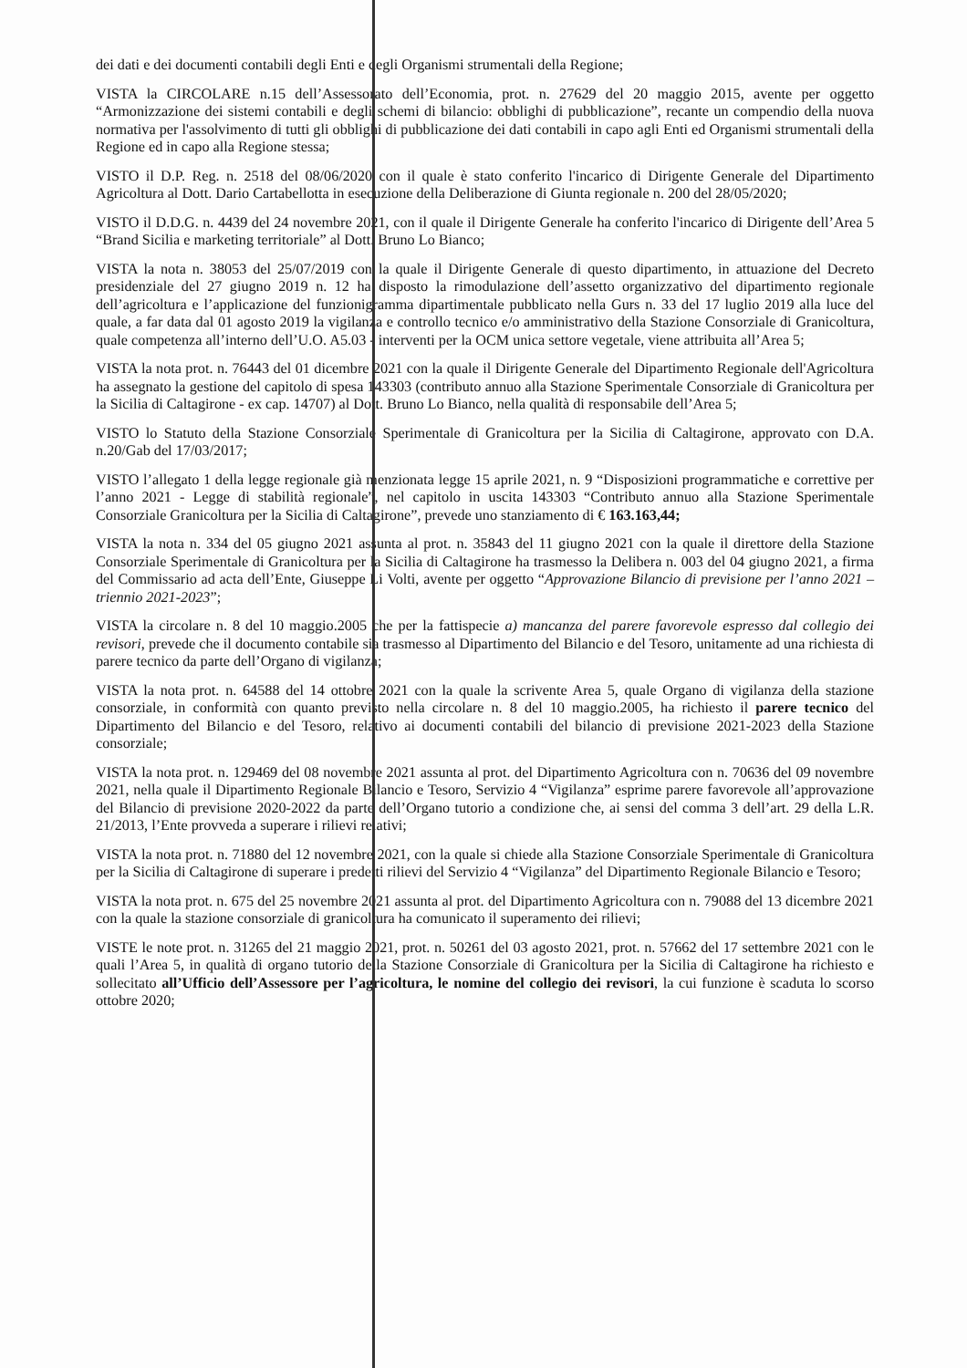dei dati e dei documenti contabili degli Enti e degli Organismi strumentali della Regione;
VISTA la CIRCOLARE n.15 dell’Assessorato dell’Economia, prot. n. 27629 del 20 maggio 2015, avente per oggetto “Armonizzazione dei sistemi contabili e degli schemi di bilancio: obblighi di pubblicazione”, recante un compendio della nuova normativa per l'assolvimento di tutti gli obblighi di pubblicazione dei dati contabili in capo agli Enti ed Organismi strumentali della Regione ed in capo alla Regione stessa;
VISTO il D.P. Reg. n. 2518 del 08/06/2020 con il quale è stato conferito l'incarico di Dirigente Generale del Dipartimento Agricoltura al Dott. Dario Cartabellotta in esecuzione della Deliberazione di Giunta regionale n. 200 del 28/05/2020;
VISTO il D.D.G. n. 4439 del 24 novembre 2021, con il quale il Dirigente Generale ha conferito l'incarico di Dirigente dell’Area 5 “Brand Sicilia e marketing territoriale” al Dott. Bruno Lo Bianco;
VISTA la nota n. 38053 del 25/07/2019 con la quale il Dirigente Generale di questo dipartimento, in attuazione del Decreto presidenziale del 27 giugno 2019 n. 12 ha disposto la rimodulazione dell’assetto organizzativo del dipartimento regionale dell’agricoltura e l’applicazione del funzionigramma dipartimentale pubblicato nella Gurs n. 33 del 17 luglio 2019 alla luce del quale, a far data dal 01 agosto 2019 la vigilanza e controllo tecnico e/o amministrativo della Stazione Consorziale di Granicoltura, quale competenza all’interno dell’U.O. A5.03 - interventi per la OCM unica settore vegetale, viene attribuita all’Area 5;
VISTA la nota prot. n. 76443 del 01 dicembre 2021 con la quale il Dirigente Generale del Dipartimento Regionale dell'Agricoltura ha assegnato la gestione del capitolo di spesa 143303 (contributo annuo alla Stazione Sperimentale Consorziale di Granicoltura per la Sicilia di Caltagirone - ex cap. 14707) al Dott. Bruno Lo Bianco, nella qualità di responsabile dell’Area 5;
VISTO lo Statuto della Stazione Consorziale Sperimentale di Granicoltura per la Sicilia di Caltagirone, approvato con D.A. n.20/Gab del 17/03/2017;
VISTO l’allegato 1 della legge regionale già menzionata legge 15 aprile 2021, n. 9 “Disposizioni programmatiche e correttive per l’anno 2021 - Legge di stabilità regionale”, nel capitolo in uscita 143303 “Contributo annuo alla Stazione Sperimentale Consorziale Granicoltura per la Sicilia di Caltagirone”, prevede uno stanziamento di € 163.163,44;
VISTA la nota n. 334 del 05 giugno 2021 assunta al prot. n. 35843 del 11 giugno 2021 con la quale il direttore della Stazione Consorziale Sperimentale di Granicoltura per la Sicilia di Caltagirone ha trasmesso la Delibera n. 003 del 04 giugno 2021, a firma del Commissario ad acta dell’Ente, Giuseppe Li Volti, avente per oggetto “Approvazione Bilancio di previsione per l’anno 2021 – triennio 2021-2023”;
VISTA la circolare n. 8 del 10 maggio.2005 che per la fattispecie a) mancanza del parere favorevole espresso dal collegio dei revisori, prevede che il documento contabile sia trasmesso al Dipartimento del Bilancio e del Tesoro, unitamente ad una richiesta di parere tecnico da parte dell’Organo di vigilanza;
VISTA la nota prot. n. 64588 del 14 ottobre 2021 con la quale la scrivente Area 5, quale Organo di vigilanza della stazione consorziale, in conformità con quanto previsto nella circolare n. 8 del 10 maggio.2005, ha richiesto il parere tecnico del Dipartimento del Bilancio e del Tesoro, relativo ai documenti contabili del bilancio di previsione 2021-2023 della Stazione consorziale;
VISTA la nota prot. n. 129469 del 08 novembre 2021 assunta al prot. del Dipartimento Agricoltura con n. 70636 del 09 novembre 2021, nella quale il Dipartimento Regionale Bilancio e Tesoro, Servizio 4 “Vigilanza” esprime parere favorevole all’approvazione del Bilancio di previsione 2020-2022 da parte dell’Organo tutorio a condizione che, ai sensi del comma 3 dell’art. 29 della L.R. 21/2013, l’Ente provveda a superare i rilievi relativi;
VISTA la nota prot. n. 71880 del 12 novembre 2021, con la quale si chiede alla Stazione Consorziale Sperimentale di Granicoltura per la Sicilia di Caltagirone di superare i predetti rilievi del Servizio 4 “Vigilanza” del Dipartimento Regionale Bilancio e Tesoro;
VISTA la nota prot. n. 675 del 25 novembre 2021 assunta al prot. del Dipartimento Agricoltura con n. 79088 del 13 dicembre 2021 con la quale la stazione consorziale di granicoltura ha comunicato il superamento dei rilievi;
VISTE le note prot. n. 31265 del 21 maggio 2021, prot. n. 50261 del 03 agosto 2021, prot. n. 57662 del 17 settembre 2021 con le quali l’Area 5, in qualità di organo tutorio della Stazione Consorziale di Granicoltura per la Sicilia di Caltagirone ha richiesto e sollecitato all’Ufficio dell’Assessore per l’agricoltura, le nomine del collegio dei revisori, la cui funzione è scaduta lo scorso ottobre 2020;